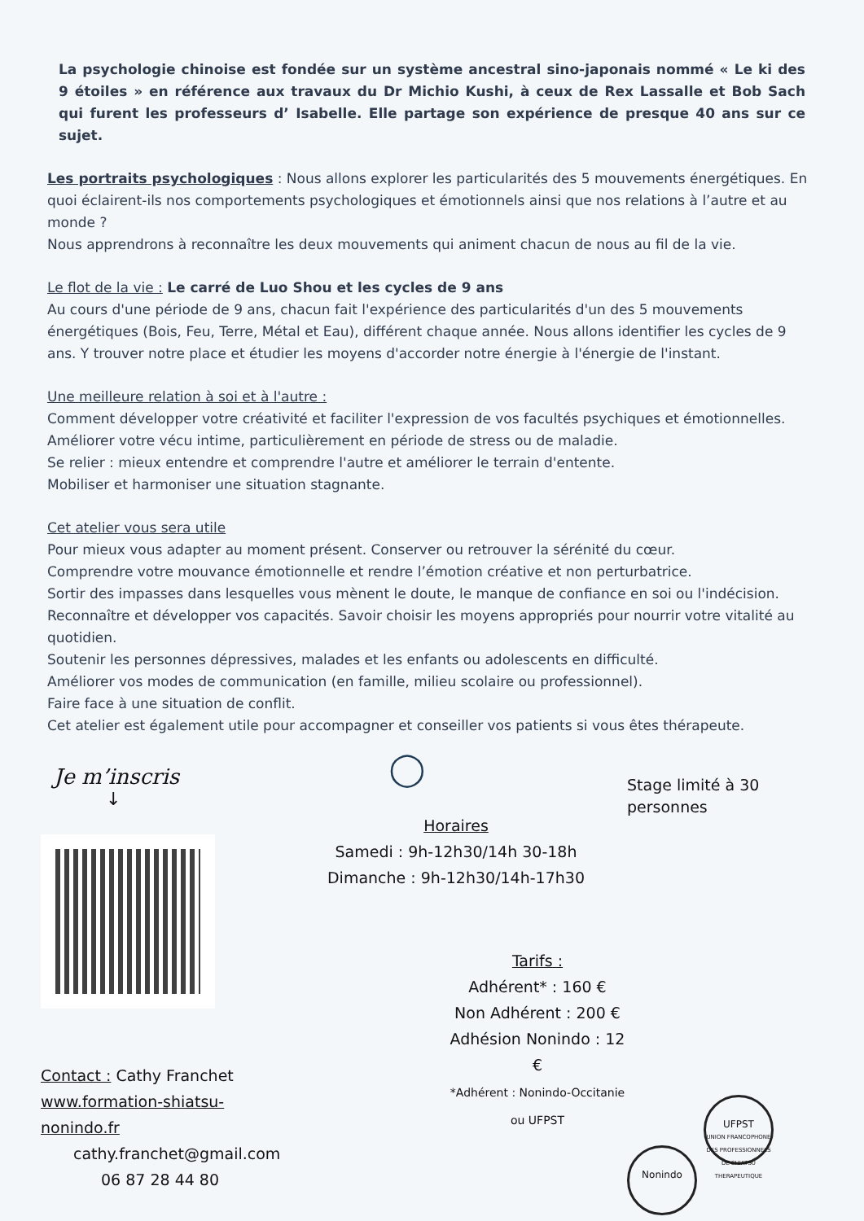La psychologie chinoise est fondée sur un système ancestral sino-japonais nommé « Le ki des 9 étoiles » en référence aux travaux du Dr Michio Kushi, à ceux de Rex Lassalle et Bob Sach qui furent les professeurs d’ Isabelle. Elle partage son expérience de presque 40 ans sur ce sujet.
Les portraits psychologiques : Nous allons explorer les particularités des 5 mouvements énergétiques. En quoi éclairent-ils nos comportements psychologiques et émotionnels ainsi que nos relations à l’autre et au monde ?
Nous apprendrons à reconnaître les deux mouvements qui animent chacun de nous au fil de la vie.
Le flot de la vie : Le carré de Luo Shou et les cycles de 9 ans
Au cours d'une période de 9 ans, chacun fait l'expérience des particularités d'un des 5 mouvements énergétiques (Bois, Feu, Terre, Métal et Eau), différent chaque année. Nous allons identifier les cycles de 9 ans. Y trouver notre place et étudier les moyens d'accorder notre énergie à l'énergie de l'instant.
Une meilleure relation à soi et à l'autre :
Comment développer votre créativité et faciliter l'expression de vos facultés psychiques et émotionnelles.
Améliorer votre vécu intime, particulièrement en période de stress ou de maladie.
Se relier : mieux entendre et comprendre l'autre et améliorer le terrain d'entente.
Mobiliser et harmoniser une situation stagnante.
Cet atelier vous sera utile
Pour mieux vous adapter au moment présent. Conserver ou retrouver la sérénité du cœur.
Comprendre votre mouvance émotionnelle et rendre l’émotion créative et non perturbatrice.
Sortir des impasses dans lesquelles vous mènent le doute, le manque de confiance en soi ou l'indécision.
Reconnaître et développer vos capacités. Savoir choisir les moyens appropriés pour nourrir votre vitalité au quotidien.
Soutenir les personnes dépressives, malades et les enfants ou adolescents en difficulté.
Améliorer vos modes de communication (en famille, milieu scolaire ou professionnel).
Faire face à une situation de conflit.
Cet atelier est également utile pour accompagner et conseiller vos patients si vous êtes thérapeute.
Je m’inscris
↓
Contact : Cathy Franchet
www.formation-shiatsu-nonindo.fr
cathy.franchet@gmail.com
06 87 28 44 80
◯
Horaires
Samedi : 9h-12h30/14h 30-18h
Dimanche : 9h-12h30/14h-17h30
Tarifs :
Adhérent* : 160 €
Non Adhérent : 200 €
Adhésion Nonindo : 12 €
*Adhérent : Nonindo-Occitanie ou UFPST
Stage limité à 30 personnes
Nonindo UFPST
UNION FRANCOPHONE DES PROFESSIONNELS DE SHIATSU THERAPEUTIQUE